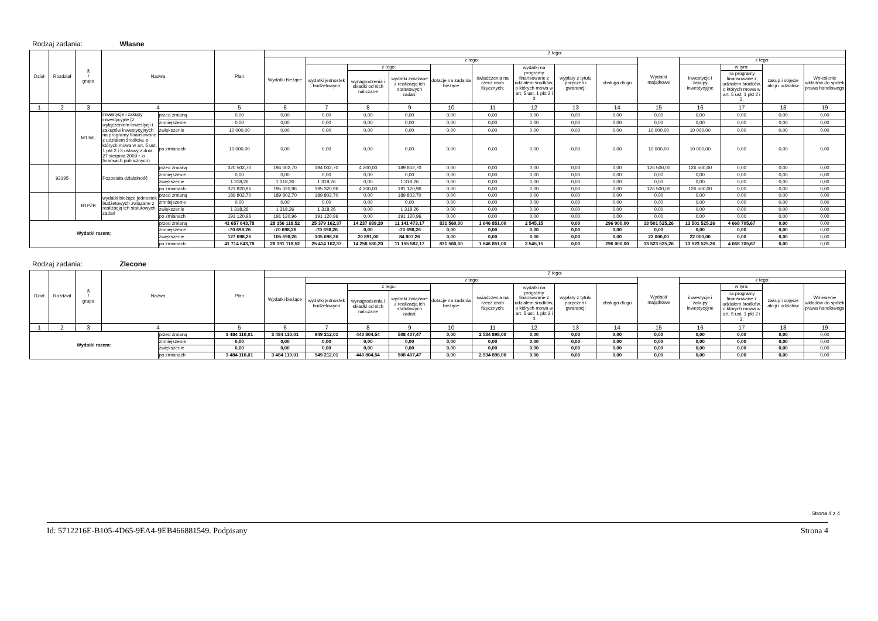Rodzaj zadania: Własne
| Dział | Rozdział | § / grupa | Nazwa | | Plan | Z tego: | | | | | | | | | | | | | |
| --- | --- | --- | --- | --- | --- | --- | --- | --- | --- | --- | --- | --- | --- | --- | --- | --- | --- | --- | --- |
| | | | | | | Wydatki bieżące | z tego: | | | | | | | | Wydatki majątkowe | z tego: | | | |
| | | | | | | | wydatki jednostek budżetowych | z tego: | | dotacje na zadania bieżące | świadczenia na rzecz osób fizycznych; | wydatki na programy finansowane z udziałem środków, o których mowa w art. 5 ust. 1 pkt 2 i 3 | wypłaty z tytułu poręczeń i gwarancji | obsługa długu | | inwestycje i zakupy inwestycyjne | w tym: | zakup i objęcie akcji i udziałów | Wniesienie wkładów do spółek prawa handlowego |
| | | | | | | | | wynagrodzenia i składki od nich naliczane | wydatki związane z realizacją ich statutowych zadań; | | | | | | | | na programy finansowane z udziałem środków, o których mowa w art. 5 ust. 1 pkt 2 i 3, | | |
| 1 | 2 | 3 | 4 | | 5 | 6 | 7 | 8 | 9 | 10 | 11 | 12 | 13 | 14 | 15 | 16 | 17 | 18 | 19 |
| | | M1IWL | inwestycje i zakupy inwestycyjne (z wyłączeniem inwestycji i zakupów inwestycyjnych na programy finansowane z udziałem środków, o których mowa w art. 5 ust. 1 pkt 2 i 3 ustawy z dnia 27 sierpnia 2009 r. o finansach publicznych) | przed zmianą | 0,00 | 0,00 | 0,00 | 0,00 | 0,00 | 0,00 | 0,00 | 0,00 | 0,00 | 0,00 | 0,00 | 0,00 | 0,00 | 0,00 | 0,00 |
| | | | | zmniejszenie | 0,00 | 0,00 | 0,00 | 0,00 | 0,00 | 0,00 | 0,00 | 0,00 | 0,00 | 0,00 | 0,00 | 0,00 | 0,00 | 0,00 | 0,00 |
| | | | | zwiększenie | 10 000,00 | 0,00 | 0,00 | 0,00 | 0,00 | 0,00 | 0,00 | 0,00 | 0,00 | 0,00 | 10 000,00 | 10 000,00 | 0,00 | 0,00 | 0,00 |
| | | | | po zmianach | 10 000,00 | 0,00 | 0,00 | 0,00 | 0,00 | 0,00 | 0,00 | 0,00 | 0,00 | 0,00 | 10 000,00 | 10 000,00 | 0,00 | 0,00 | 0,00 |
| | 92195 | | Pozostała działalność | przed zmianą | 320 502,70 | 194 002,70 | 194 002,70 | 4 200,00 | 189 802,70 | 0,00 | 0,00 | 0,00 | 0,00 | 0,00 | 126 500,00 | 126 500,00 | 0,00 | 0,00 | 0,00 |
| | | | | zmniejszenie | 0,00 | 0,00 | 0,00 | 0,00 | 0,00 | 0,00 | 0,00 | 0,00 | 0,00 | 0,00 | 0,00 | 0,00 | 0,00 | 0,00 | 0,00 |
| | | | | zwiększenie | 1 318,26 | 1 318,26 | 1 318,26 | 0,00 | 1 318,26 | 0,00 | 0,00 | 0,00 | 0,00 | 0,00 | 0,00 | 0,00 | 0,00 | 0,00 | 0,00 |
| | | | | po zmianach | 321 820,96 | 195 320,96 | 195 320,96 | 4 200,00 | 191 120,96 | 0,00 | 0,00 | 0,00 | 0,00 | 0,00 | 126 500,00 | 126 500,00 | 0,00 | 0,00 | 0,00 |
| | | B1PZB | wydatki bieżące jednostek budżetowych związane z realizacją ich statutowych zadań | przed zmianą | 189 802,70 | 189 802,70 | 189 802,70 | 0,00 | 189 802,70 | 0,00 | 0,00 | 0,00 | 0,00 | 0,00 | 0,00 | 0,00 | 0,00 | 0,00 | 0,00 |
| | | | | zmniejszenie | 0,00 | 0,00 | 0,00 | 0,00 | 0,00 | 0,00 | 0,00 | 0,00 | 0,00 | 0,00 | 0,00 | 0,00 | 0,00 | 0,00 | 0,00 |
| | | | | zwiększenie | 1 318,26 | 1 318,26 | 1 318,26 | 0,00 | 1 318,26 | 0,00 | 0,00 | 0,00 | 0,00 | 0,00 | 0,00 | 0,00 | 0,00 | 0,00 | 0,00 |
| | | | | po zmianach | 191 120,96 | 191 120,96 | 191 120,96 | 0,00 | 191 120,96 | 0,00 | 0,00 | 0,00 | 0,00 | 0,00 | 0,00 | 0,00 | 0,00 | 0,00 | 0,00 |
| Wydatki razem: | | | | przed zmianą | 41 657 643,78 | 28 156 118,52 | 25 379 162,37 | 14 237 689,20 | 11 141 473,17 | 831 560,00 | 1 646 851,00 | 2 545,15 | 0,00 | 296 000,00 | 13 501 525,26 | 13 501 525,26 | 4 668 705,67 | 0,00 | 0,00 |
| | | | | zmniejszenie | -70 698,26 | -70 698,26 | -70 698,26 | 0,00 | -70 698,26 | 0,00 | 0,00 | 0,00 | 0,00 | 0,00 | 0,00 | 0,00 | 0,00 | 0,00 | 0,00 |
| | | | | zwiększenie | 127 698,26 | 105 698,26 | 105 698,26 | 20 891,00 | 84 807,26 | 0,00 | 0,00 | 0,00 | 0,00 | 0,00 | 22 000,00 | 22 000,00 | 0,00 | 0,00 | 0,00 |
| | | | | po zmianach | 41 714 643,78 | 28 191 118,52 | 25 414 162,37 | 14 258 580,20 | 11 155 582,17 | 831 560,00 | 1 646 851,00 | 2 545,15 | 0,00 | 296 000,00 | 13 523 525,26 | 13 523 525,26 | 4 668 705,67 | 0,00 | 0,00 |
Rodzaj zadania: Zlecone
| Dział | Rozdział | § / grupa | Nazwa | | Plan | Z tego: | | | | | | | | | | | | | |
| --- | --- | --- | --- | --- | --- | --- | --- | --- | --- | --- | --- | --- | --- | --- | --- | --- | --- | --- | --- |
| | | | | | | Wydatki bieżące | z tego: | | | | | | | | Wydatki majątkowe | z tego: | | | |
| | | | | | | | wydatki jednostek budżetowych | z tego: | | dotacje na zadania bieżące | świadczenia na rzecz osób fizycznych; | wydatki na programy finansowane z udziałem środków, o których mowa w art. 5 ust. 1 pkt 2 i 3 | wypłaty z tytułu poręczeń i gwarancji | obsługa długu | | inwestycje i zakupy inwestycyjne | w tym: | zakup i objęcie akcji i udziałów | Wniesienie wkładów do spółek prawa handlowego |
| | | | | | | | | wynagrodzenia i składki od nich naliczane | wydatki związane z realizacją ich statutowych zadań; | | | | | | | | na programy finansowane z udziałem środków, o których mowa w art. 5 ust. 1 pkt 2 i 3, | | |
| 1 | 2 | 3 | 4 | | 5 | 6 | 7 | 8 | 9 | 10 | 11 | 12 | 13 | 14 | 15 | 16 | 17 | 18 | 19 |
| Wydatki razem: | | | | przed zmianą | 3 484 110,01 | 3 484 110,01 | 949 212,01 | 440 804,54 | 508 407,47 | 0,00 | 2 534 898,00 | 0,00 | 0,00 | 0,00 | 0,00 | 0,00 | 0,00 | 0,00 | 0,00 |
| | | | | zmniejszenie | 0,00 | 0,00 | 0,00 | 0,00 | 0,00 | 0,00 | 0,00 | 0,00 | 0,00 | 0,00 | 0,00 | 0,00 | 0,00 | 0,00 | 0,00 |
| | | | | zwiększenie | 0,00 | 0,00 | 0,00 | 0,00 | 0,00 | 0,00 | 0,00 | 0,00 | 0,00 | 0,00 | 0,00 | 0,00 | 0,00 | 0,00 | 0,00 |
| | | | | po zmianach | 3 484 110,01 | 3 484 110,01 | 949 212,01 | 440 804,54 | 508 407,47 | 0,00 | 2 534 898,00 | 0,00 | 0,00 | 0,00 | 0,00 | 0,00 | 0,00 | 0,00 | 0,00 |
Strona 4 z 4
Id: 5712216E-B105-4D65-9EA4-9EB466881549. Podpisany Strona 4